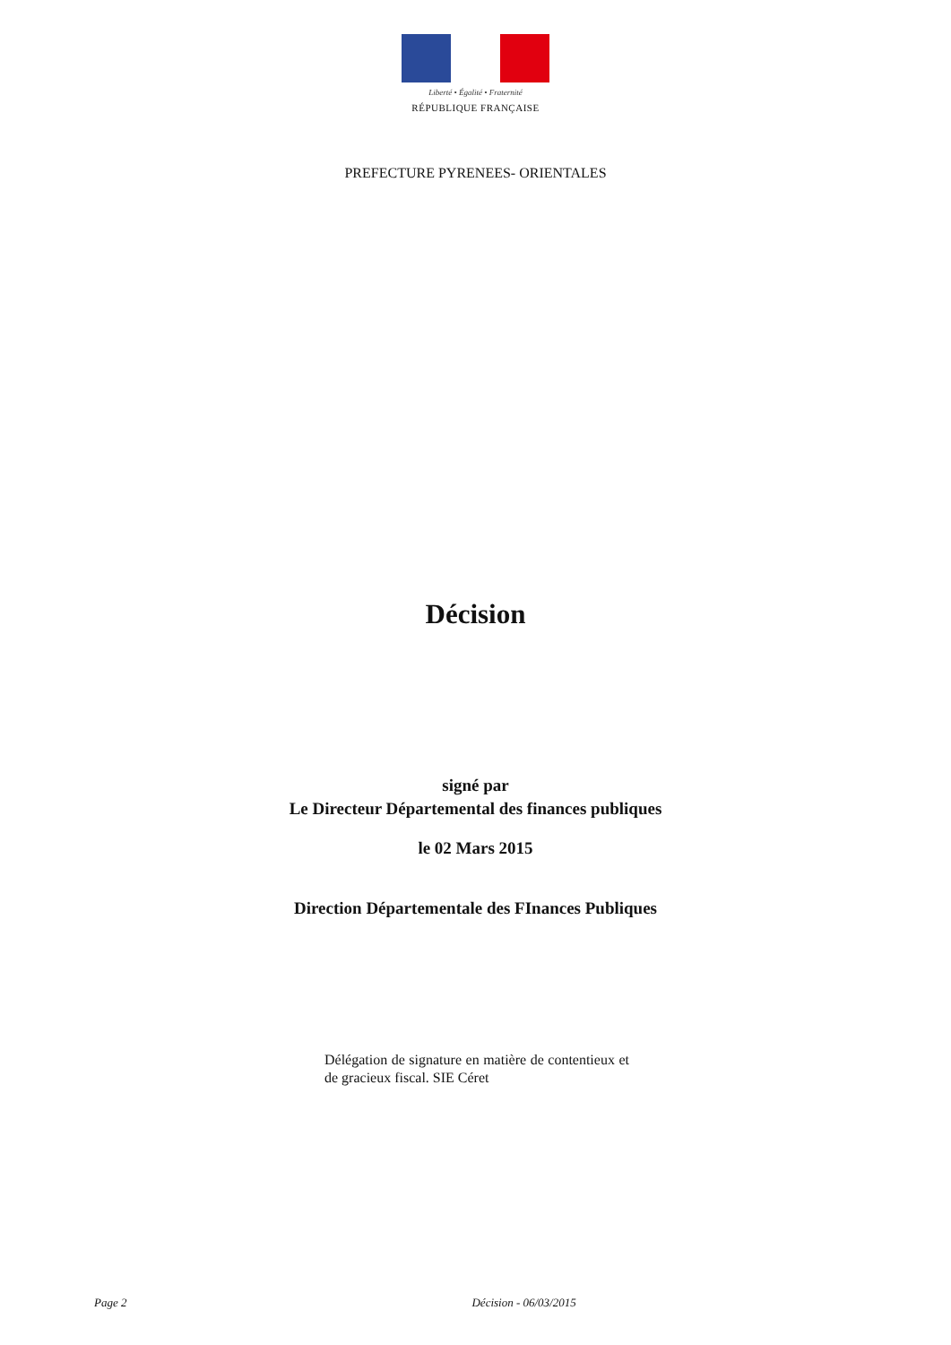Liberté • Égalité • Fraternité
RÉPUBLIQUE FRANÇAISE
PREFECTURE PYRENEES- ORIENTALES
Décision
signé par
Le Directeur Départemental des finances publiques
le 02 Mars 2015
Direction Départementale des FInances Publiques
Délégation de signature en matière de contentieux et de gracieux fiscal. SIE Céret
Page 2 Décision - 06/03/2015